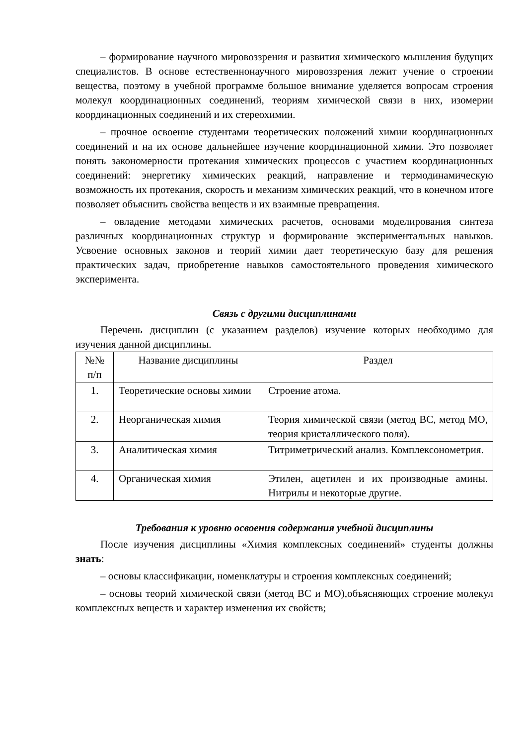– формирование научного мировоззрения и развития химического мышления будущих специалистов. В основе естественнонаучного мировоззрения лежит учение о строении вещества, поэтому в учебной программе большое внимание уделяется вопросам строения молекул координационных соединений, теориям химической связи в них, изомерии координационных соединений и их стереохимии.
– прочное освоение студентами теоретических положений химии координационных соединений и на их основе дальнейшее изучение координационной химии. Это позволяет понять закономерности протекания химических процессов с участием координационных соединений: энергетику химических реакций, направление и термодинамическую возможность их протекания, скорость и механизм химических реакций, что в конечном итоге позволяет объяснить свойства веществ и их взаимные превращения.
– овладение методами химических расчетов, основами моделирования синтеза различных координационных структур и формирование экспериментальных навыков. Усвоение основных законов и теорий химии дает теоретическую базу для решения практических задач, приобретение навыков самостоятельного проведения химического эксперимента.
Связь с другими дисциплинами
Перечень дисциплин (с указанием разделов) изучение которых необходимо для изучения данной дисциплины.
| №№ п/п | Название дисциплины | Раздел |
| --- | --- | --- |
| 1. | Теоретические основы химии | Строение атома. |
| 2. | Неорганическая химия | Теория химической связи (метод ВС, метод МО, теория кристаллического поля). |
| 3. | Аналитическая химия | Титриметрический анализ. Комплексонометрия. |
| 4. | Органическая химия | Этилен, ацетилен и их производные амины. Нитрилы и некоторые другие. |
Требования к уровню освоения содержания учебной дисциплины
После изучения дисциплины «Химия комплексных соединений» студенты должны знать:
– основы классификации, номенклатуры и строения комплексных соединений;
– основы теорий химической связи (метод ВС и МО),объясняющих строение молекул комплексных веществ и характер изменения их свойств;